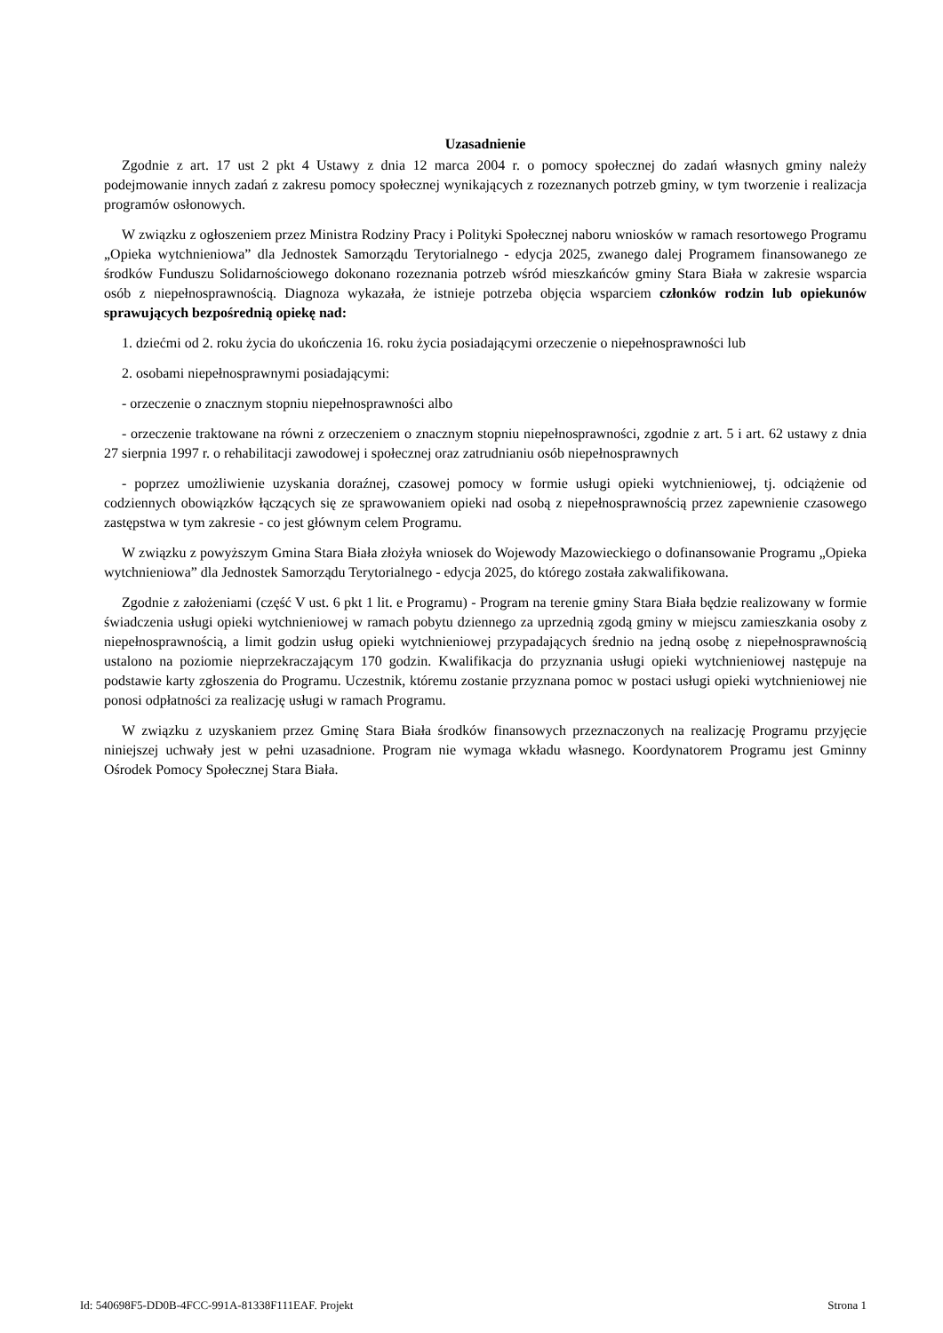Uzasadnienie
Zgodnie z art. 17 ust 2 pkt 4 Ustawy z dnia 12 marca 2004 r. o pomocy społecznej do zadań własnych gminy należy podejmowanie innych zadań z zakresu pomocy społecznej wynikających z rozeznanych potrzeb gminy, w tym tworzenie i realizacja programów osłonowych.
W związku z ogłoszeniem przez Ministra Rodziny Pracy i Polityki Społecznej naboru wniosków w ramach resortowego Programu „Opieka wytchnieniowa” dla Jednostek Samorządu Terytorialnego - edycja 2025, zwanego dalej Programem finansowanego ze środków Funduszu Solidarnościowego dokonano rozeznania potrzeb wśród mieszkańców gminy Stara Biała w zakresie wsparcia osób z niepełnosprawnością. Diagnoza wykazała, że istnieje potrzeba objęcia wsparciem członków rodzin lub opiekunów sprawujących bezpośrednią opiekę nad:
1. dziećmi od 2. roku życia do ukończenia 16. roku życia posiadającymi orzeczenie o niepełnosprawności lub
2. osobami niepełnosprawnymi posiadającymi:
- orzeczenie o znacznym stopniu niepełnosprawności albo
- orzeczenie traktowane na równi z orzeczeniem o znacznym stopniu niepełnosprawności, zgodnie z art. 5 i art. 62 ustawy z dnia 27 sierpnia 1997 r. o rehabilitacji zawodowej i społecznej oraz zatrudnianiu osób niepełnosprawnych
- poprzez umożliwienie uzyskania doraźnej, czasowej pomocy w formie usługi opieki wytchnieniowej, tj. odciążenie od codziennych obowiązków łączących się ze sprawowaniem opieki nad osobą z niepełnosprawnością przez zapewnienie czasowego zastępstwa w tym zakresie - co jest głównym celem Programu.
W związku z powyższym Gmina Stara Biała złożyła wniosek do Wojewody Mazowieckiego o dofinansowanie Programu „Opieka wytchnieniowa” dla Jednostek Samorządu Terytorialnego - edycja 2025, do którego została zakwalifikowana.
Zgodnie z założeniami (część V ust. 6 pkt 1 lit. e Programu) - Program na terenie gminy Stara Biała będzie realizowany w formie świadczenia usługi opieki wytchnieniowej w ramach pobytu dziennego za uprzednią zgodą gminy w miejscu zamieszkania osoby z niepełnosprawnością, a limit godzin usług opieki wytchnieniowej przypadających średnio na jedną osobę z niepełnosprawnością ustalono na poziomie nieprzekraczającym 170 godzin. Kwalifikacja do przyznania usługi opieki wytchnieniowej następuje na podstawie karty zgłoszenia do Programu. Uczestnik, któremu zostanie przyznana pomoc w postaci usługi opieki wytchnieniowej nie ponosi odpłatności za realizację usługi w ramach Programu.
W związku z uzyskaniem przez Gminę Stara Biała środków finansowych przeznaczonych na realizację Programu przyjęcie niniejszej uchwały jest w pełni uzasadnione. Program nie wymaga wkładu własnego. Koordynatorem Programu jest Gminny Ośrodek Pomocy Społecznej Stara Biała.
Id: 540698F5-DD0B-4FCC-991A-81338F111EAF. Projekt Strona 1